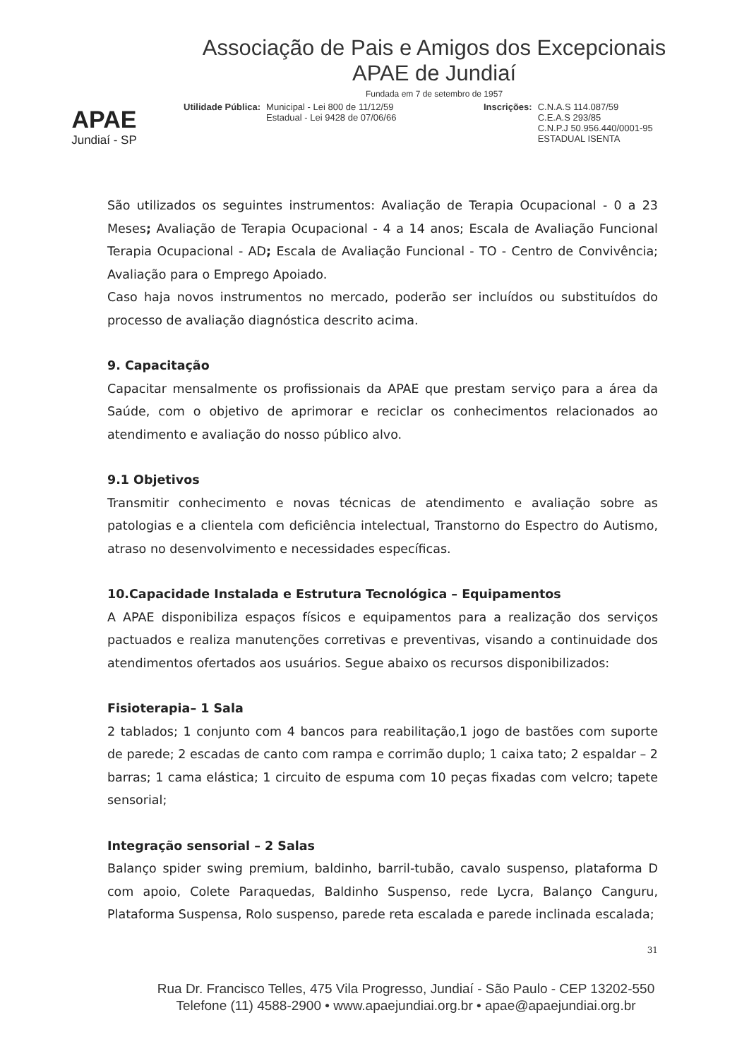APAE
Jundiaí - SP
Associação de Pais e Amigos dos Excepcionais
APAE de Jundiaí
Fundada em 7 de setembro de 1957
Utilidade Pública: Municipal - Lei 800 de 11/12/59
Estadual - Lei 9428 de 07/06/66
Inscrições: C.N.A.S 114.087/59
C.E.A.S 293/85
C.N.P.J 50.956.440/0001-95
ESTADUAL ISENTA
São utilizados os seguintes instrumentos: Avaliação de Terapia Ocupacional - 0 a 23 Meses; Avaliação de Terapia Ocupacional - 4 a 14 anos; Escala de Avaliação Funcional Terapia Ocupacional - AD; Escala de Avaliação Funcional - TO - Centro de Convivência; Avaliação para o Emprego Apoiado.
Caso haja novos instrumentos no mercado, poderão ser incluídos ou substituídos do processo de avaliação diagnóstica descrito acima.
9. Capacitação
Capacitar mensalmente os profissionais da APAE que prestam serviço para a área da Saúde, com o objetivo de aprimorar e reciclar os conhecimentos relacionados ao atendimento e avaliação do nosso público alvo.
9.1 Objetivos
Transmitir conhecimento e novas técnicas de atendimento e avaliação sobre as patologias e a clientela com deficiência intelectual, Transtorno do Espectro do Autismo, atraso no desenvolvimento e necessidades específicas.
10.Capacidade Instalada e Estrutura Tecnológica – Equipamentos
A APAE disponibiliza espaços físicos e equipamentos para a realização dos serviços pactuados e realiza manutenções corretivas e preventivas, visando a continuidade dos atendimentos ofertados aos usuários. Segue abaixo os recursos disponibilizados:
Fisioterapia– 1 Sala
2 tablados; 1 conjunto com 4 bancos para reabilitação,1 jogo de bastões com suporte de parede; 2 escadas de canto com rampa e corrimão duplo; 1 caixa tato; 2 espaldar – 2 barras; 1 cama elástica; 1 circuito de espuma com 10 peças fixadas com velcro; tapete sensorial;
Integração sensorial – 2 Salas
Balanço spider swing premium, baldinho, barril-tubão, cavalo suspenso, plataforma D com apoio, Colete Paraquedas, Baldinho Suspenso, rede Lycra, Balanço Canguru, Plataforma Suspensa, Rolo suspenso, parede reta escalada e parede inclinada escalada;
31
Rua Dr. Francisco Telles, 475 Vila Progresso, Jundiaí - São Paulo - CEP 13202-550
Telefone (11) 4588-2900 • www.apaejundiai.org.br • apae@apaejundiai.org.br